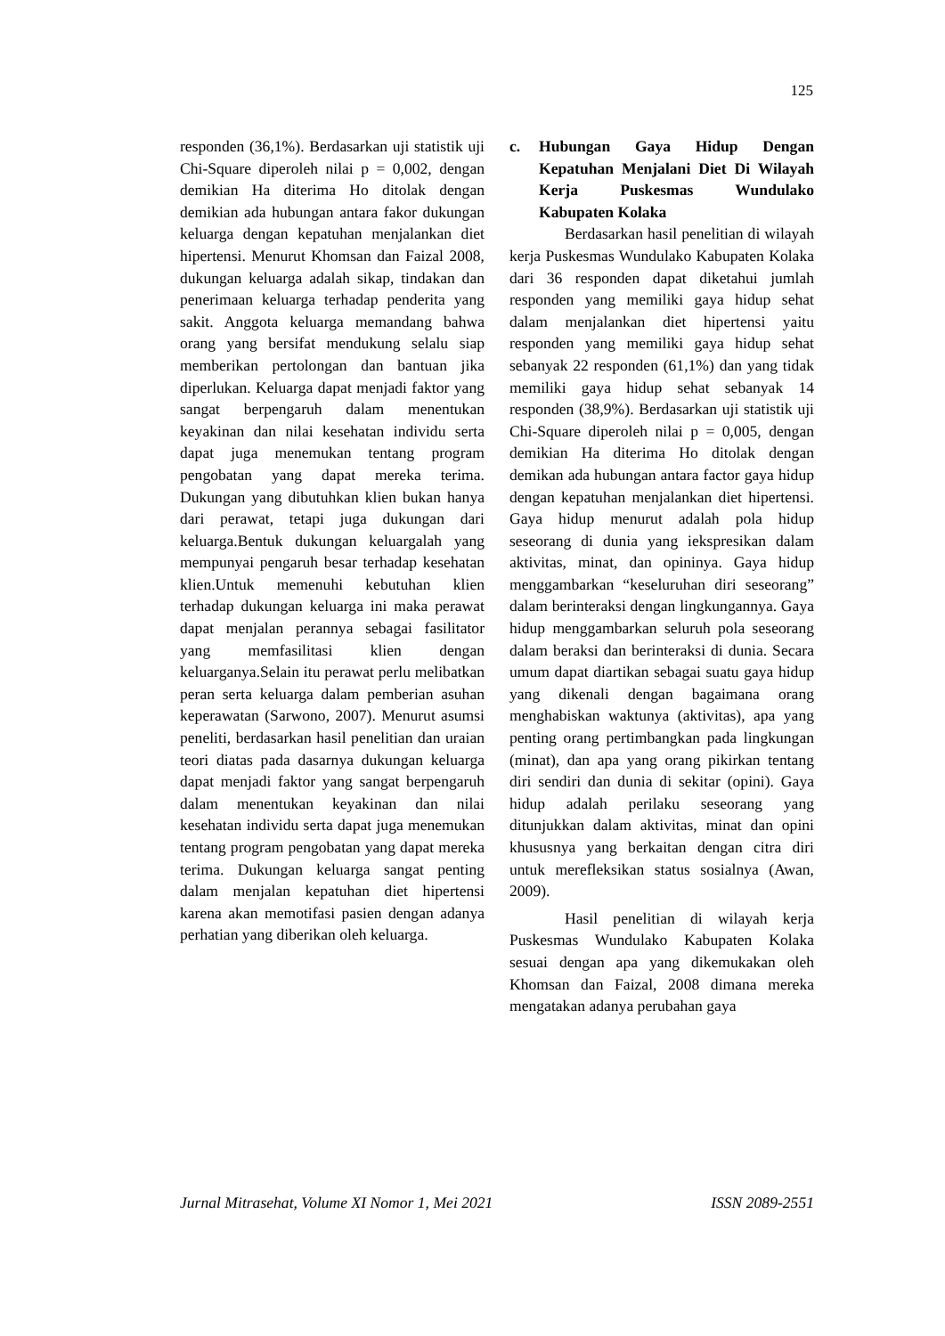125
responden (36,1%). Berdasarkan uji statistik uji Chi-Square diperoleh nilai p = 0,002, dengan demikian Ha diterima Ho ditolak dengan demikian ada hubungan antara fakor dukungan keluarga dengan kepatuhan menjalankan diet hipertensi. Menurut Khomsan dan Faizal 2008, dukungan keluarga adalah sikap, tindakan dan penerimaan keluarga terhadap penderita yang sakit. Anggota keluarga memandang bahwa orang yang bersifat mendukung selalu siap memberikan pertolongan dan bantuan jika diperlukan. Keluarga dapat menjadi faktor yang sangat berpengaruh dalam menentukan keyakinan dan nilai kesehatan individu serta dapat juga menemukan tentang program pengobatan yang dapat mereka terima. Dukungan yang dibutuhkan klien bukan hanya dari perawat, tetapi juga dukungan dari keluarga.Bentuk dukungan keluargalah yang mempunyai pengaruh besar terhadap kesehatan klien.Untuk memenuhi kebutuhan klien terhadap dukungan keluarga ini maka perawat dapat menjalan perannya sebagai fasilitator yang memfasilitasi klien dengan keluarganya.Selain itu perawat perlu melibatkan peran serta keluarga dalam pemberian asuhan keperawatan (Sarwono, 2007). Menurut asumsi peneliti, berdasarkan hasil penelitian dan uraian teori diatas pada dasarnya dukungan keluarga dapat menjadi faktor yang sangat berpengaruh dalam menentukan keyakinan dan nilai kesehatan individu serta dapat juga menemukan tentang program pengobatan yang dapat mereka terima. Dukungan keluarga sangat penting dalam menjalan kepatuhan diet hipertensi karena akan memotifasi pasien dengan adanya perhatian yang diberikan oleh keluarga.
c. Hubungan Gaya Hidup Dengan Kepatuhan Menjalani Diet Di Wilayah Kerja Puskesmas Wundulako Kabupaten Kolaka
Berdasarkan hasil penelitian di wilayah kerja Puskesmas Wundulako Kabupaten Kolaka dari 36 responden dapat diketahui jumlah responden yang memiliki gaya hidup sehat dalam menjalankan diet hipertensi yaitu responden yang memiliki gaya hidup sehat sebanyak 22 responden (61,1%) dan yang tidak memiliki gaya hidup sehat sebanyak 14 responden (38,9%). Berdasarkan uji statistik uji Chi-Square diperoleh nilai p = 0,005, dengan demikian Ha diterima Ho ditolak dengan demikan ada hubungan antara factor gaya hidup dengan kepatuhan menjalankan diet hipertensi. Gaya hidup menurut adalah pola hidup seseorang di dunia yang iekspresikan dalam aktivitas, minat, dan opininya. Gaya hidup menggambarkan “keseluruhan diri seseorang” dalam berinteraksi dengan lingkungannya. Gaya hidup menggambarkan seluruh pola seseorang dalam beraksi dan berinteraksi di dunia. Secara umum dapat diartikan sebagai suatu gaya hidup yang dikenali dengan bagaimana orang menghabiskan waktunya (aktivitas), apa yang penting orang pertimbangkan pada lingkungan (minat), dan apa yang orang pikirkan tentang diri sendiri dan dunia di sekitar (opini). Gaya hidup adalah perilaku seseorang yang ditunjukkan dalam aktivitas, minat dan opini khususnya yang berkaitan dengan citra diri untuk merefleksikan status sosialnya (Awan, 2009).
Hasil penelitian di wilayah kerja Puskesmas Wundulako Kabupaten Kolaka sesuai dengan apa yang dikemukakan oleh Khomsan dan Faizal, 2008 dimana mereka mengatakan adanya perubahan gaya
Jurnal Mitrasehat, Volume XI Nomor 1, Mei 2021 ISSN 2089-2551